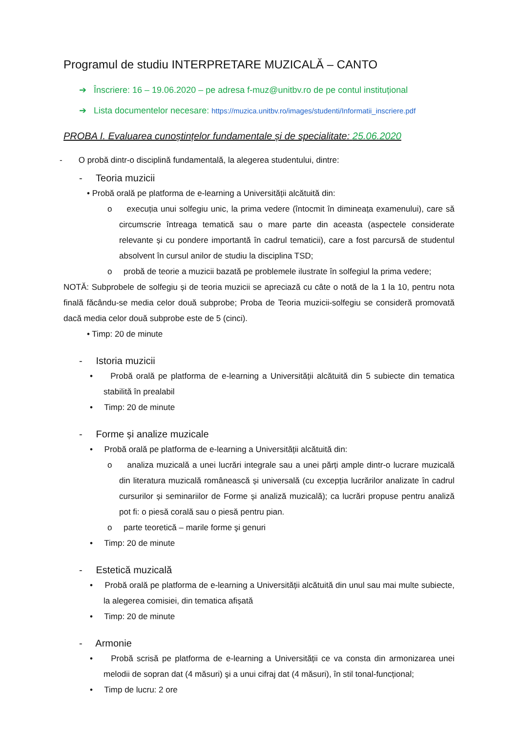Programul de studiu INTERPRETARE MUZICALĂ – CANTO
➔ Înscriere: 16 – 19.06.2020 – pe adresa f-muz@unitbv.ro de pe contul instituțional
➔ Lista documentelor necesare: https://muzica.unitbv.ro/images/studenti/Informatii_inscriere.pdf
PROBA I. Evaluarea cunoștințelor fundamentale și de specialitate: 25.06.2020
- O probă dintr-o disciplină fundamentală, la alegerea studentului, dintre:
- Teoria muzicii
• Probă orală pe platforma de e-learning a Universității alcătuită din:
o execuția unui solfegiu unic, la prima vedere (întocmit în dimineața examenului), care să circumscrie întreaga tematică sau o mare parte din aceasta (aspectele considerate relevante și cu pondere importantă în cadrul tematicii), care a fost parcursă de studentul absolvent în cursul anilor de studiu la disciplina TSD;
o probă de teorie a muzicii bazată pe problemele ilustrate în solfegiul la prima vedere;
NOTĂ: Subprobele de solfegiu și de teoria muzicii se apreciază cu câte o notă de la 1 la 10, pentru nota finală făcându-se media celor două subprobe; Proba de Teoria muzicii-solfegiu se consideră promovată dacă media celor două subprobe este de 5 (cinci).
• Timp: 20 de minute
- Istoria muzicii
• Probă orală pe platforma de e-learning a Universității alcătuită din 5 subiecte din tematica stabilită în prealabil
• Timp: 20 de minute
- Forme și analize muzicale
• Probă orală pe platforma de e-learning a Universității alcătuită din:
o analiza muzicală a unei lucrări integrale sau a unei părți ample dintr-o lucrare muzicală din literatura muzicală românească și universală (cu excepția lucrărilor analizate în cadrul cursurilor și seminariilor de Forme și analiză muzicală); ca lucrări propuse pentru analiză pot fi: o piesă corală sau o piesă pentru pian.
o parte teoretică – marile forme şi genuri
• Timp: 20 de minute
- Estetică muzicală
• Probă orală pe platforma de e-learning a Universității alcătuită din unul sau mai multe subiecte, la alegerea comisiei, din tematica afișată
• Timp: 20 de minute
- Armonie
• Probă scrisă pe platforma de e-learning a Universității ce va consta din armonizarea unei melodii de sopran dat (4 măsuri) şi a unui cifraj dat (4 măsuri), în stil tonal-funcțional;
• Timp de lucru: 2 ore